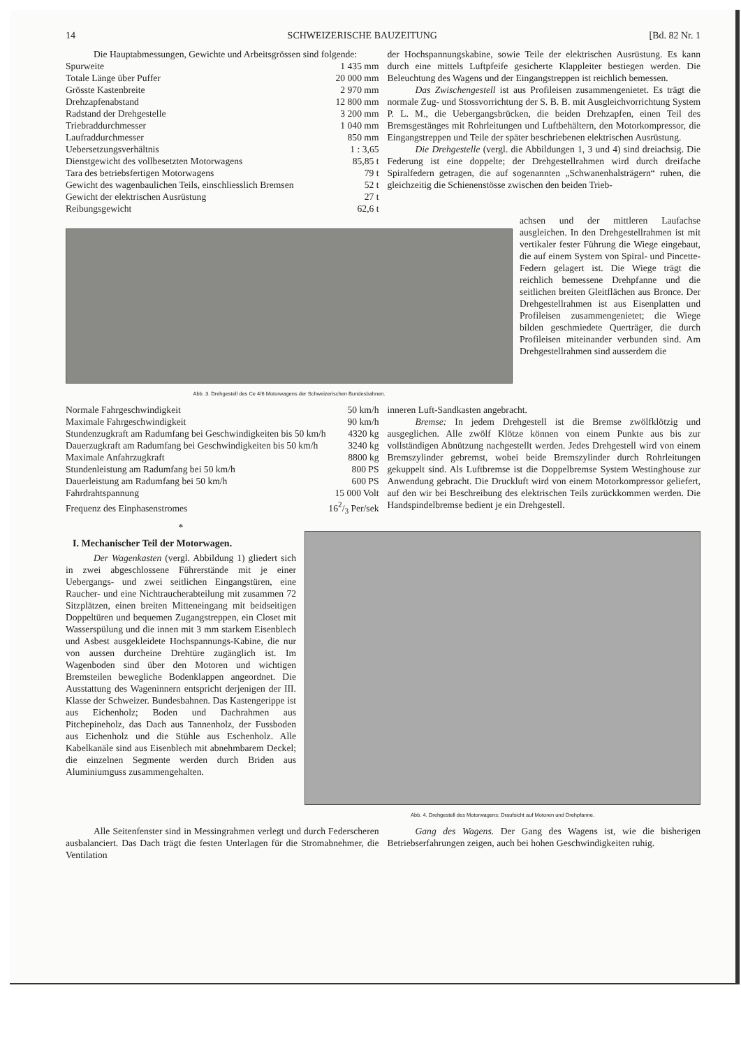14 SCHWEIZERISCHE BAUZEITUNG [Bd. 82 Nr. 1
Die Hauptabmessungen, Gewichte und Arbeitsgrössen sind folgende:
| Spurweite | 1 435 mm |
| Totale Länge über Puffer | 20 000 mm |
| Grösste Kastenbreite | 2 970 mm |
| Drehzapfenabstand | 12 800 mm |
| Radstand der Drehgestelle | 3 200 mm |
| Triebraddurchmesser | 1 040 mm |
| Laufraddurchmesser | 850 mm |
| Uebersetzungsverhältnis | 1 : 3,65 |
| Dienstgewicht des vollbesetzten Motorwagens | 85,85 t |
| Tara des betriebsfertigen Motorwagens | 79 t |
| Gewicht des wagenbaulichen Teils, einschliesslich Bremsen | 52 t |
| Gewicht der elektrischen Ausrüstung | 27 t |
| Reibungsgewicht | 62,6 t |
der Hochspannungskabine, sowie Teile der elektrischen Ausrüstung. Es kann durch eine mittels Luftpfeife gesicherte Klappleiter bestiegen werden. Die Beleuchtung des Wagens und der Eingangstreppen ist reichlich bemessen.
Das Zwischengestell ist aus Profileisen zusammengenietet. Es trägt die normale Zug- und Stossvorrichtung der S. B. B. mit Ausgleichvorrichtung System P. L. M., die Uebergangsbrücken, die beiden Drehzapfen, einen Teil des Bremsgestänges mit Rohrleitungen und Luftbehältern, den Motorkompressor, die Eingangstreppen und Teile der später beschriebenen elektrischen Ausrüstung.
Die Drehgestelle (vergl. die Abbildungen 1, 3 und 4) sind dreiachsig. Die Federung ist eine doppelte; der Drehgestellrahmen wird durch dreifache Spiralfedern getragen, die auf sogenannten „Schwanenhalsträgern“ ruhen, die gleichzeitig die Schienenstösse zwischen den beiden Trieb-
Abb. 3. Drehgestell des Ce 4/6 Motorwagens der Schweizerischen Bundesbahnen.
achsen und der mittleren Laufachse ausgleichen. In den Drehgestellrahmen ist mit vertikaler fester Führung die Wiege eingebaut, die auf einem System von Spiral- und Pincette-Federn gelagert ist. Die Wiege trägt die reichlich bemessene Drehpfanne und die seitlichen breiten Gleitflächen aus Bronce. Der Drehgestellrahmen ist aus Eisenplatten und Profileisen zusammengenietet; die Wiege bilden geschmiedete Querträger, die durch Profileisen miteinander verbunden sind. Am Drehgestellrahmen sind ausserdem die
| Normale Fahrgeschwindigkeit | 50 km/h |
| Maximale Fahrgeschwindigkeit | 90 km/h |
| Stundenzugkraft am Radumfang bei Geschwindigkeiten bis 50 km/h | 4320 kg |
| Dauerzugkraft am Radumfang bei Geschwindigkeiten bis 50 km/h | 3240 kg |
| Maximale Anfahrzugkraft | 8800 kg |
| Stundenleistung am Radumfang bei 50 km/h | 800 PS |
| Dauerleistung am Radumfang bei 50 km/h | 600 PS |
| Fahrdrahtspannung | 15 000 Volt |
| Frequenz des Einphasenstromes | 162/3 Per/sek |
inneren Luft-Sandkasten angebracht.
Bremse: In jedem Drehgestell ist die Bremse zwölfklötzig und ausgeglichen. Alle zwölf Klötze können von einem Punkte aus bis zur vollständigen Abnützung nachgestellt werden. Jedes Drehgestell wird von einem Bremszylinder gebremst, wobei beide Bremszylinder durch Rohrleitungen gekuppelt sind. Als Luftbremse ist die Doppelbremse System Westinghouse zur Anwendung gebracht. Die Druckluft wird von einem Motorkompressor geliefert, auf den wir bei Beschreibung des elektrischen Teils zurückkommen werden. Die Handspindelbremse bedient je ein Drehgestell.
*
I. Mechanischer Teil der Motorwagen.
Der Wagenkasten (vergl. Abbildung 1) gliedert sich in zwei abgeschlossene Führerstände mit je einer Uebergangs- und zwei seitlichen Eingangstüren, eine Raucher- und eine Nichtraucherabteilung mit zusammen 72 Sitzplätzen, einen breiten Mitteneingang mit beidseitigen Doppeltüren und bequemen Zugangstreppen, ein Closet mit Wasserspülung und die innen mit 3 mm starkem Eisenblech und Asbest ausgekleidete Hochspannungs-Kabine, die nur von aussen durcheine Drehtüre zugänglich ist. Im Wagenboden sind über den Motoren und wichtigen Bremsteilen bewegliche Bodenklappen angeordnet. Die Ausstattung des Wageninnern entspricht derjenigen der III. Klasse der Schweizer. Bundesbahnen. Das Kastengerippe ist aus Eichenholz; Boden und Dachrahmen aus Pitchepineholz, das Dach aus Tannenholz, der Fussboden aus Eichenholz und die Stühle aus Eschenholz. Alle Kabelkanäle sind aus Eisenblech mit abnehmbarem Deckel; die einzelnen Segmente werden durch Briden aus Aluminiumguss zusammengehalten.
Abb. 4. Drehgestell des Motorwagens; Draufsicht auf Motoren und Drehpfanne.
Alle Seitenfenster sind in Messingrahmen verlegt und durch Federscheren ausbalanciert. Das Dach trägt die festen Unterlagen für die Stromabnehmer, die Ventilation
Gang des Wagens. Der Gang des Wagens ist, wie die bisherigen Betriebserfahrungen zeigen, auch bei hohen Geschwindigkeiten ruhig.